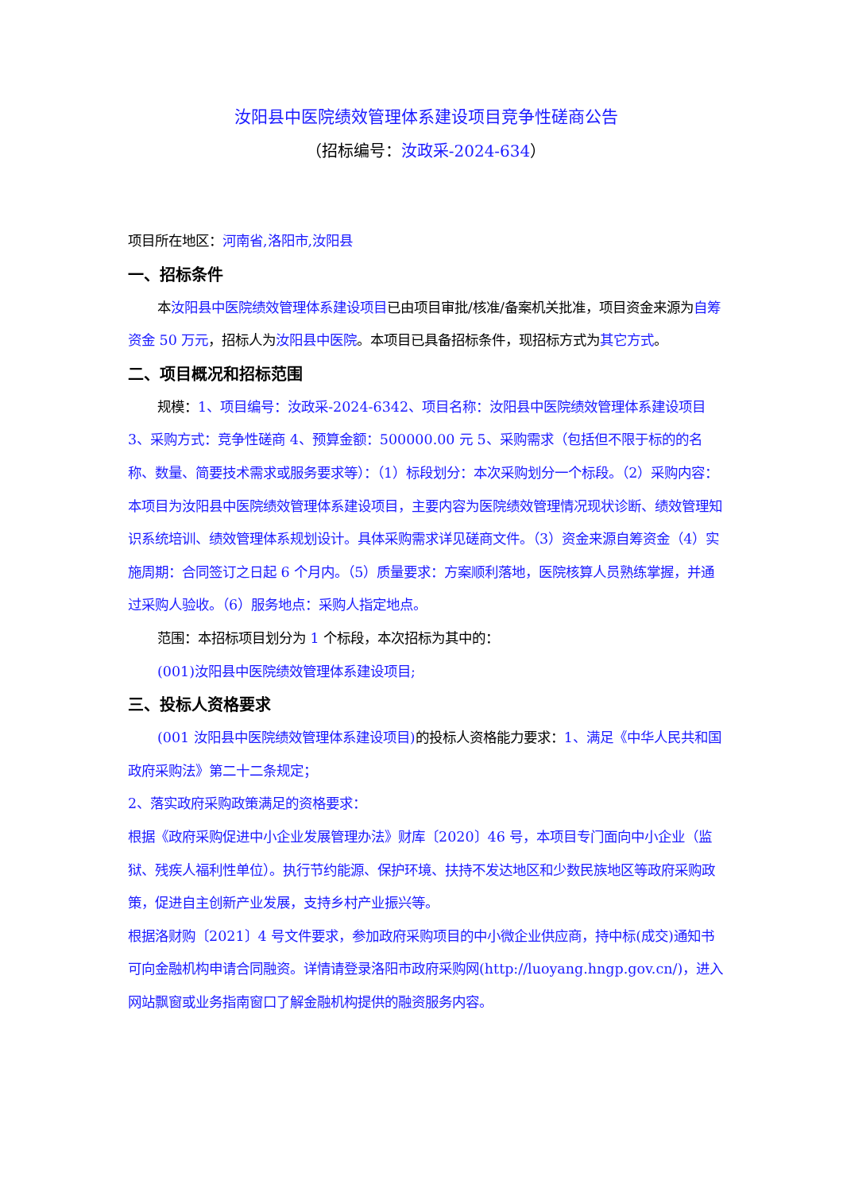汝阳县中医院绩效管理体系建设项目竞争性磋商公告
（招标编号：汝政采-2024-634）
项目所在地区：河南省,洛阳市,汝阳县
一、招标条件
本汝阳县中医院绩效管理体系建设项目已由项目审批/核准/备案机关批准，项目资金来源为自筹资金 50 万元，招标人为汝阳县中医院。本项目已具备招标条件，现招标方式为其它方式。
二、项目概况和招标范围
规模：1、项目编号：汝政采-2024-6342、项目名称：汝阳县中医院绩效管理体系建设项目 3、采购方式：竞争性磋商 4、预算金额：500000.00 元 5、采购需求（包括但不限于标的的名称、数量、简要技术需求或服务要求等）：（1）标段划分：本次采购划分一个标段。（2）采购内容：本项目为汝阳县中医院绩效管理体系建设项目，主要内容为医院绩效管理情况现状诊断、绩效管理知识系统培训、绩效管理体系规划设计。具体采购需求详见磋商文件。（3）资金来源自筹资金（4）实施周期：合同签订之日起 6 个月内。（5）质量要求：方案顺利落地，医院核算人员熟练掌握，并通过采购人验收。（6）服务地点：采购人指定地点。
范围：本招标项目划分为 1 个标段，本次招标为其中的：
(001)汝阳县中医院绩效管理体系建设项目;
三、投标人资格要求
(001 汝阳县中医院绩效管理体系建设项目) 的投标人资格能力要求：1、满足《中华人民共和国政府采购法》第二十二条规定；
2、落实政府采购政策满足的资格要求：
根据《政府采购促进中小企业发展管理办法》财库〔2020〕46 号，本项目专门面向中小企业（监狱、残疾人福利性单位）。执行节约能源、保护环境、扶持不发达地区和少数民族地区等政府采购政策，促进自主创新产业发展，支持乡村产业振兴等。
根据洛财购〔2021〕4 号文件要求，参加政府采购项目的中小微企业供应商，持中标(成交)通知书可向金融机构申请合同融资。详情请登录洛阳市政府采购网(http://luoyang.hngp.gov.cn/)，进入网站飘窗或业务指南窗口了解金融机构提供的融资服务内容。